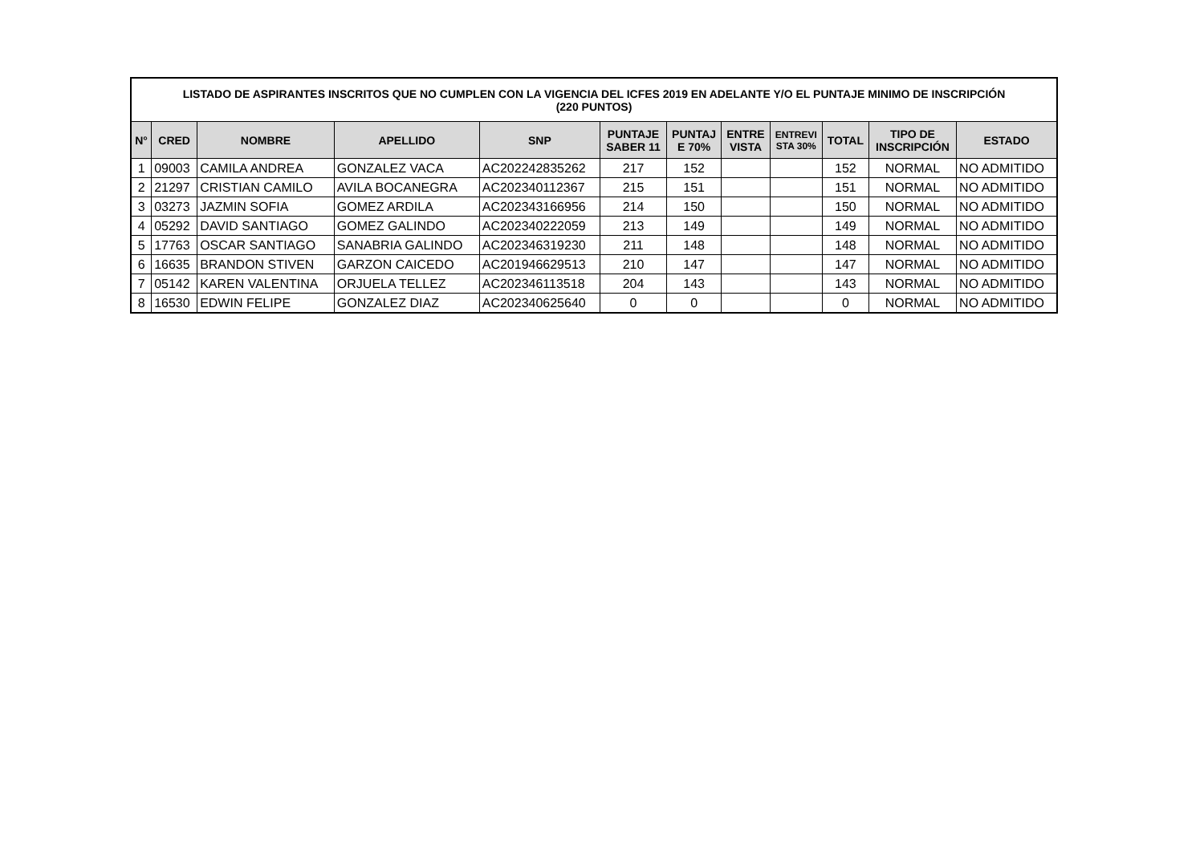| LISTADO DE ASPIRANTES INSCRITOS QUE NO CUMPLEN CON LA VIGENCIA DEL ICFES 2019 EN ADELANTE Y/O EL PUNTAJE MINIMO DE INSCRIPCIÓN (220 PUNTOS) | | | | | | | | | | | |
| --- | --- | --- | --- | --- | --- | --- | --- | --- | --- | --- | --- |
| N° | CRED | NOMBRE | APELLIDO | SNP | PUNTAJE SABER 11 | PUNTAJ E 70% | ENTRE VISTA | ENTREVI STA 30% | TOTAL | TIPO DE INSCRIPCIÓN | ESTADO |
| 1 | 09003 | CAMILA ANDREA | GONZALEZ VACA | AC202242835262 | 217 | 152 | | | 152 | NORMAL | NO ADMITIDO |
| 2 | 21297 | CRISTIAN CAMILO | AVILA BOCANEGRA | AC202340112367 | 215 | 151 | | | 151 | NORMAL | NO ADMITIDO |
| 3 | 03273 | JAZMIN SOFIA | GOMEZ ARDILA | AC202343166956 | 214 | 150 | | | 150 | NORMAL | NO ADMITIDO |
| 4 | 05292 | DAVID SANTIAGO | GOMEZ GALINDO | AC202340222059 | 213 | 149 | | | 149 | NORMAL | NO ADMITIDO |
| 5 | 17763 | OSCAR SANTIAGO | SANABRIA GALINDO | AC202346319230 | 211 | 148 | | | 148 | NORMAL | NO ADMITIDO |
| 6 | 16635 | BRANDON STIVEN | GARZON CAICEDO | AC201946629513 | 210 | 147 | | | 147 | NORMAL | NO ADMITIDO |
| 7 | 05142 | KAREN VALENTINA | ORJUELA TELLEZ | AC202346113518 | 204 | 143 | | | 143 | NORMAL | NO ADMITIDO |
| 8 | 16530 | EDWIN FELIPE | GONZALEZ DIAZ | AC202340625640 | 0 | 0 | | | 0 | NORMAL | NO ADMITIDO |